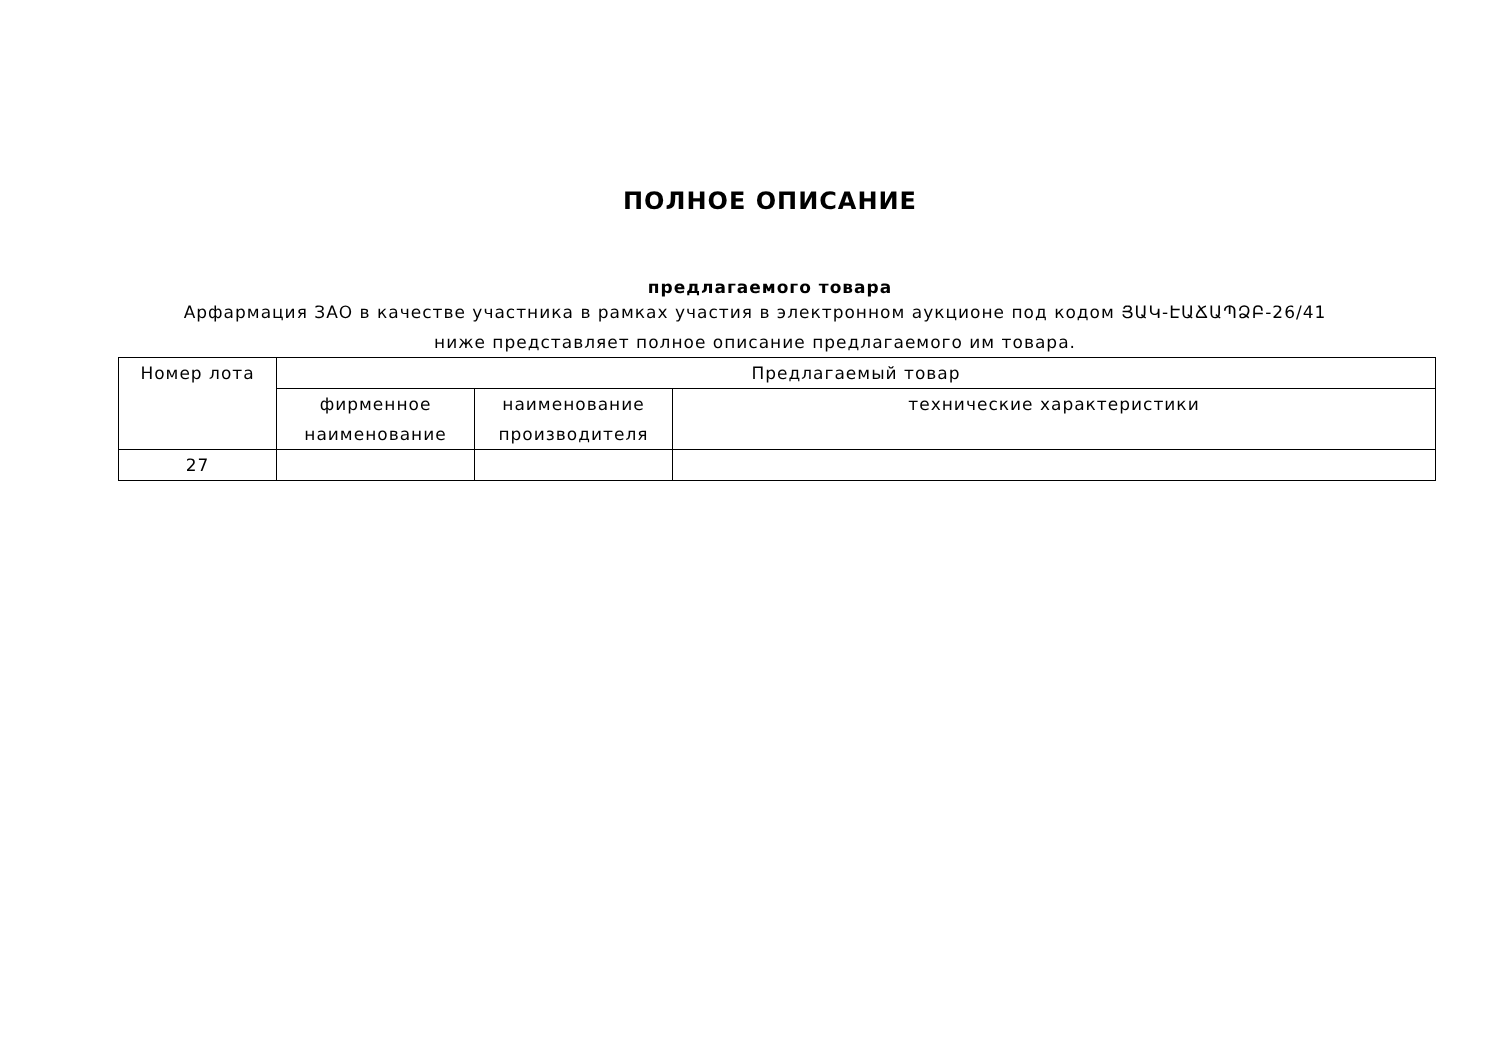ПОЛНОЕ ОПИСАНИЕ
предлагаемого товара
Арфармация ЗАО в качестве участника в рамках участия в электронном аукционе под кодом ՅԱԿ-ԷԱՃԱՊՁԲ-26/41 ниже представляет полное описание предлагаемого им товара.
| Номер лота | Предлагаемый товар | | |
| | фирменное наименование | наименование производителя | технические характеристики |
| 27 | | | |